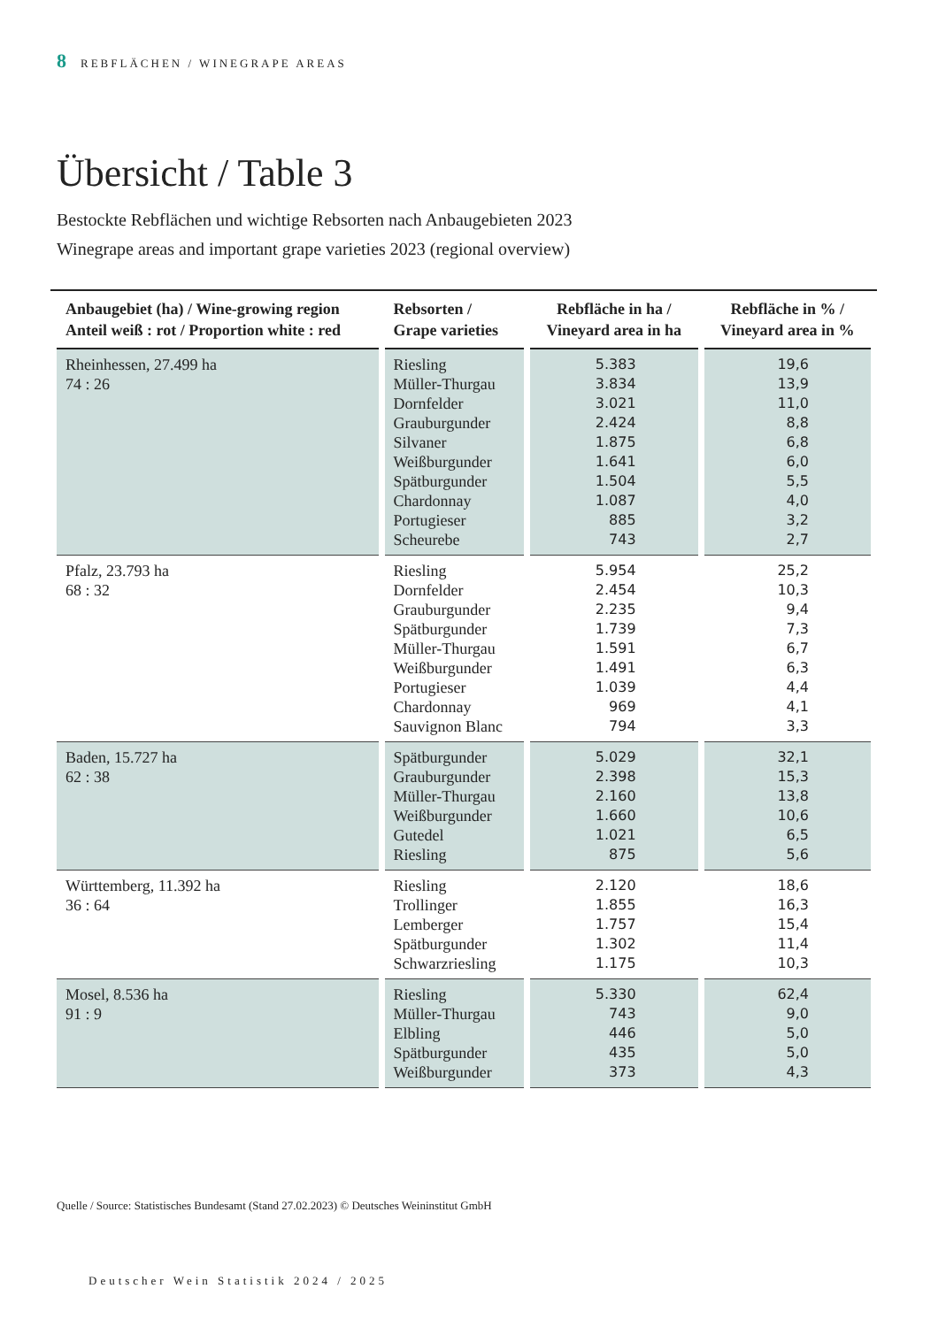8 REBFLÄCHEN / WINEGRAPE AREAS
Übersicht / Table 3
Bestockte Rebflächen und wichtige Rebsorten nach Anbaugebieten 2023
Winegrape areas and important grape varieties 2023 (regional overview)
| Anbaugebiet (ha) / Wine-growing region Anteil weiß : rot / Proportion white : red | Rebsorten / Grape varieties | Rebfläche in ha / Vineyard area in ha | Rebfläche in % / Vineyard area in % |
| --- | --- | --- | --- |
| Rheinhessen, 27.499 ha 74 : 26 | Riesling Müller-Thurgau Dornfelder Grauburgunder Silvaner Weißburgunder Spätburgunder Chardonnay Portugieser Scheurebe | 5.383 3.834 3.021 2.424 1.875 1.641 1.504 1.087 885 743 | 19,6 13,9 11,0 8,8 6,8 6,0 5,5 4,0 3,2 2,7 |
| Pfalz, 23.793 ha 68 : 32 | Riesling Dornfelder Grauburgunder Spätburgunder Müller-Thurgau Weißburgunder Portugieser Chardonnay Sauvignon Blanc | 5.954 2.454 2.235 1.739 1.591 1.491 1.039 969 794 | 25,2 10,3 9,4 7,3 6,7 6,3 4,4 4,1 3,3 |
| Baden, 15.727 ha 62 : 38 | Spätburgunder Grauburgunder Müller-Thurgau Weißburgunder Gutedel Riesling | 5.029 2.398 2.160 1.660 1.021 875 | 32,1 15,3 13,8 10,6 6,5 5,6 |
| Württemberg, 11.392 ha 36 : 64 | Riesling Trollinger Lemberger Spätburgunder Schwarzriesling | 2.120 1.855 1.757 1.302 1.175 | 18,6 16,3 15,4 11,4 10,3 |
| Mosel, 8.536 ha 91 : 9 | Riesling Müller-Thurgau Elbling Spätburgunder Weißburgunder | 5.330 743 446 435 373 | 62,4 9,0 5,0 5,0 4,3 |
Quelle / Source: Statistisches Bundesamt (Stand 27.02.2023) © Deutsches Weininstitut GmbH
Deutscher Wein Statistik 2024 / 2025